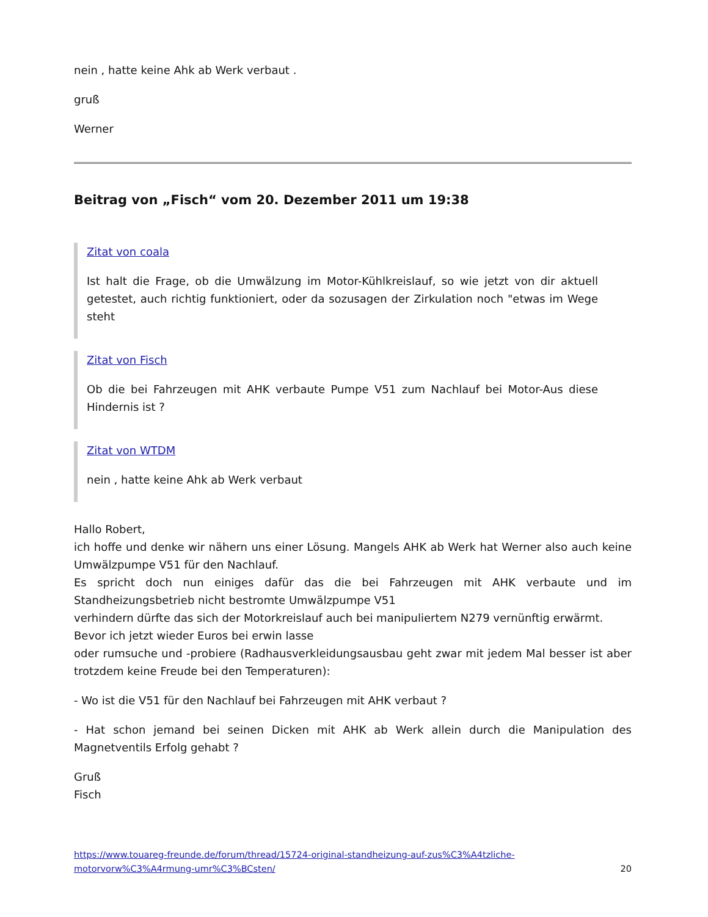nein , hatte keine Ahk ab Werk verbaut .
gruß
Werner
Beitrag von „Fisch“ vom 20. Dezember 2011 um 19:38
Zitat von coala
Ist halt die Frage, ob die Umwälzung im Motor-Kühlkreislauf, so wie jetzt von dir aktuell getestet, auch richtig funktioniert, oder da sozusagen der Zirkulation noch "etwas im Wege steht
Zitat von Fisch
Ob die bei Fahrzeugen mit AHK verbaute Pumpe V51 zum Nachlauf bei Motor-Aus diese Hindernis ist ?
Zitat von WTDM
nein , hatte keine Ahk ab Werk verbaut
Hallo Robert,
ich hoffe und denke wir nähern uns einer Lösung. Mangels AHK ab Werk hat Werner also auch keine Umwälzpumpe V51 für den Nachlauf.
Es spricht doch nun einiges dafür das die bei Fahrzeugen mit AHK verbaute und im Standheizungsbetrieb nicht bestromte Umwälzpumpe V51
verhindern dürfte das sich der Motorkreislauf auch bei manipuliertem N279 vernünftig erwärmt.
Bevor ich jetzt wieder Euros bei erwin lasse
oder rumsuche und -probiere (Radhausverkleidungsausbau geht zwar mit jedem Mal besser ist aber trotzdem keine Freude bei den Temperaturen):
- Wo ist die V51 für den Nachlauf bei Fahrzeugen mit AHK verbaut ?
- Hat schon jemand bei seinen Dicken mit AHK ab Werk allein durch die Manipulation des Magnetventils Erfolg gehabt ?
Gruß
Fisch
https://www.touareg-freunde.de/forum/thread/15724-original-standheizung-auf-zus%C3%A4tzliche-motorvorw%C3%A4rmung-umr%C3%BCsten/ 20